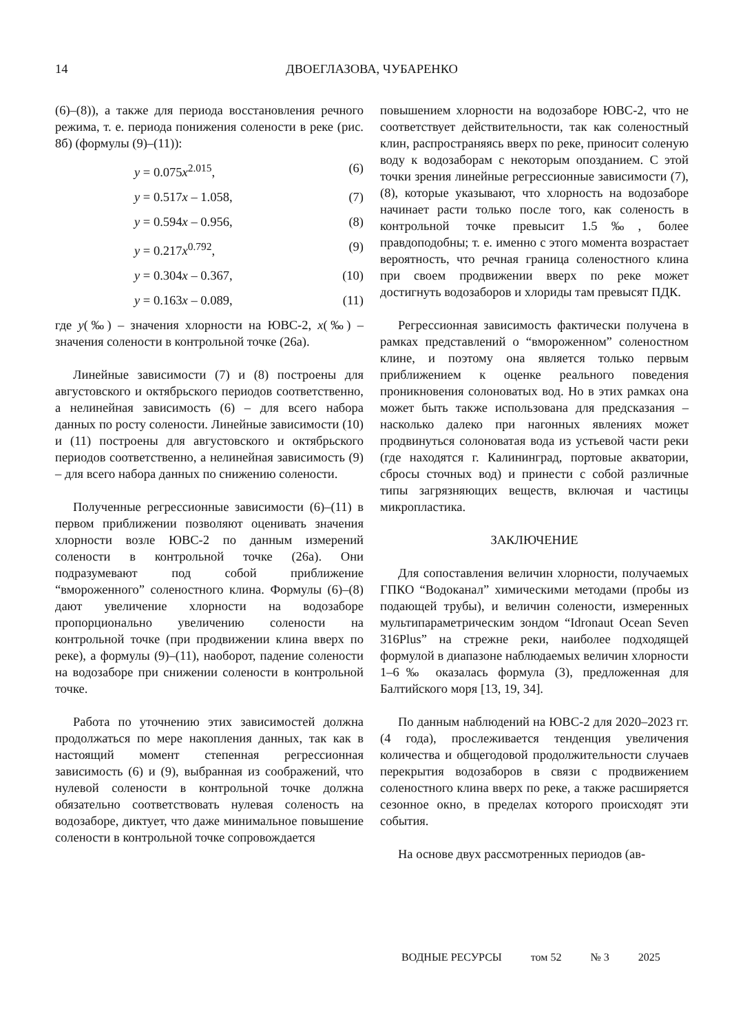14 ДВОЕГЛАЗОВА, ЧУБАРЕНКО
(6)–(8)), а также для периода восстановления речного режима, т. е. периода понижения солености в реке (рис. 8б) (формулы (9)–(11)):
y = 0.075x<sup>2.015</sup>, (6)
y = 0.517x – 1.058, (7)
y = 0.594x – 0.956, (8)
y = 0.217x<sup>0.792</sup>, (9)
y = 0.304x – 0.367, (10)
y = 0.163x – 0.089, (11)
где y(‰) – значения хлорности на ЮВС-2, x(‰) – значения солености в контрольной точке (26а).
Линейные зависимости (7) и (8) построены для августовского и октябрьского периодов соответственно, а нелинейная зависимость (6) – для всего набора данных по росту солености. Линейные зависимости (10) и (11) построены для августовского и октябрьского периодов соответственно, а нелинейная зависимость (9) – для всего набора данных по снижению солености.
Полученные регрессионные зависимости (6)–(11) в первом приближении позволяют оценивать значения хлорности возле ЮВС-2 по данным измерений солености в контрольной точке (26а). Они подразумевают под собой приближение “вмороженного” соленостного клина. Формулы (6)–(8) дают увеличение хлорности на водозаборе пропорционально увеличению солености на контрольной точке (при продвижении клина вверх по реке), а формулы (9)–(11), наоборот, падение солености на водозаборе при снижении солености в контрольной точке.
Работа по уточнению этих зависимостей должна продолжаться по мере накопления данных, так как в настоящий момент степенная регрессионная зависимость (6) и (9), выбранная из соображений, что нулевой солености в контрольной точке должна обязательно соответствовать нулевая соленость на водозаборе, диктует, что даже минимальное повышение солености в контрольной точке сопровождается
повышением хлорности на водозаборе ЮВС-2, что не соответствует действительности, так как соленостный клин, распространяясь вверх по реке, приносит соленую воду к водозаборам с некоторым опозданием. С этой точки зрения линейные регрессионные зависимости (7), (8), которые указывают, что хлорность на водозаборе начинает расти только после того, как соленость в контрольной точке превысит 1.5‰, более правдоподобны; т. е. именно с этого момента возрастает вероятность, что речная граница соленостного клина при своем продвижении вверх по реке может достигнуть водозаборов и хлориды там превысят ПДК.
Регрессионная зависимость фактически получена в рамках представлений о “вмороженном” соленостном клине, и поэтому она является только первым приближением к оценке реального поведения проникновения солоноватых вод. Но в этих рамках она может быть также использована для предсказания – насколько далеко при нагонных явлениях может продвинуться солоноватая вода из устьевой части реки (где находятся г. Калининград, портовые акватории, сбросы сточных вод) и принести с собой различные типы загрязняющих веществ, включая и частицы микропластика.
ЗАКЛЮЧЕНИЕ
Для сопоставления величин хлорности, получаемых ГПКО “Водоканал” химическими методами (пробы из подающей трубы), и величин солености, измеренных мультипараметрическим зондом “Idronaut Ocean Seven 316Plus” на стрежне реки, наиболее подходящей формулой в диапазоне наблюдаемых величин хлорности 1–6‰ оказалась формула (3), предложенная для Балтийского моря [13, 19, 34].
По данным наблюдений на ЮВС-2 для 2020–2023 гг. (4 года), прослеживается тенденция увеличения количества и общегодовой продолжительности случаев перекрытия водозаборов в связи с продвижением соленостного клина вверх по реке, а также расширяется сезонное окно, в пределах которого происходят эти события.
На основе двух рассмотренных периодов (ав-
ВОДНЫЕ РЕСУРСЫ том 52 № 3 2025